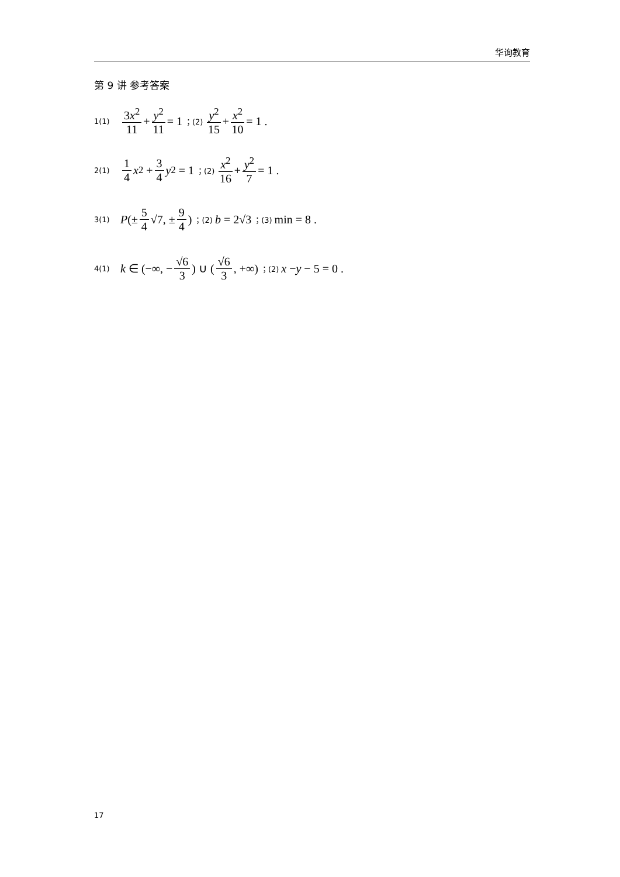华询教育
第 9 讲 参考答案
1(1) 3x<sup>2</sup> 11 + y<sup>2</sup> 11 = 1 ；(2) y<sup>2</sup> 15 + x<sup>2</sup> 10 = 1 .
2(1) 1 4 x<sup>2</sup> + 3 4 y<sup>2</sup> = 1 ；(2) x<sup>2</sup> 16 + y<sup>2</sup> 7 = 1 .
3(1) P (± 5 4 √7, ± 9 4) ；(2) b = 2√3 ；(3) min = 8 .
4(1) k ∈ (−∞, − √6 3) ∪ (√6 3, +∞) ；(2) x − y − 5 = 0 .
17